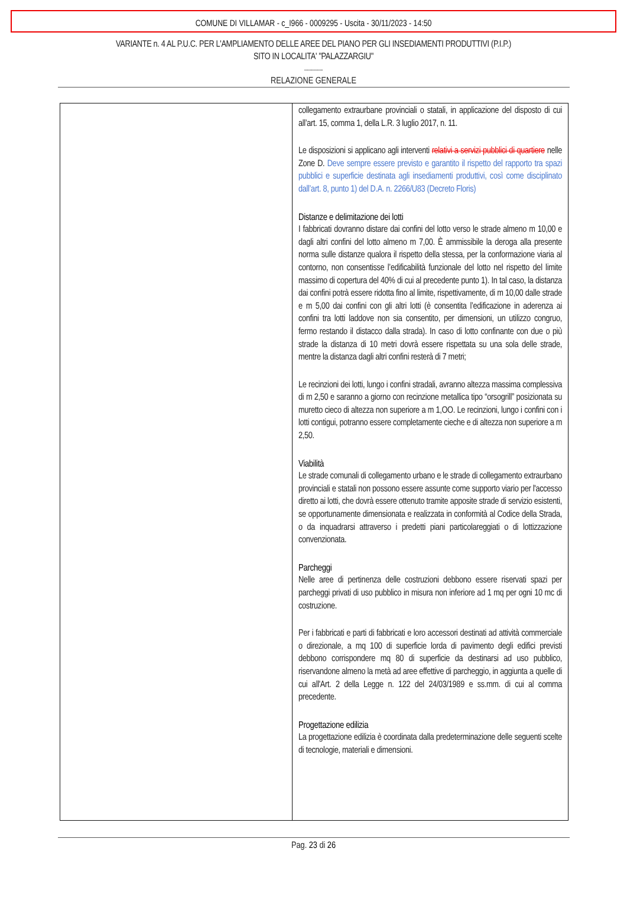COMUNE DI VILLAMAR - c_I966 - 0009295 - Uscita - 30/11/2023 - 14:50
VARIANTE n. 4 AL P.U.C. PER L'AMPLIAMENTO DELLE AREE DEL PIANO PER GLI INSEDIAMENTI PRODUTTIVI (P.I.P.)
SITO IN LOCALITA' "PALAZZARGIU"
-------------
RELAZIONE GENERALE
| | collegamento extraurbane provinciali o statali, in applicazione del disposto di cui all’art. 15, comma 1, della L.R. 3 luglio 2017, n. 11. Le disposizioni si applicano agli interventi relativi a servizi pubblici di quartiere nelle Zone D. Deve sempre essere previsto e garantito il rispetto del rapporto tra spazi pubblici e superficie destinata agli insediamenti produttivi, così come disciplinato dall’art. 8, punto 1) del D.A. n. 2266/U83 (Decreto Floris) Distanze e delimitazione dei lotti I fabbricati dovranno distare dai confini del lotto verso le strade almeno m 10,00 e dagli altri confini del lotto almeno m 7,00. È ammissibile la deroga alla presente norma sulle distanze qualora il rispetto della stessa, per la conformazione viaria al contorno, non consentisse l’edificabilità funzionale del lotto nel rispetto del limite massimo di copertura del 40% di cui al precedente punto 1). In tal caso, la distanza dai confini potrà essere ridotta fino al limite, rispettivamente, di m 10,00 dalle strade e m 5,00 dai confini con gli altri lotti (è consentita l’edificazione in aderenza ai confini tra lotti laddove non sia consentito, per dimensioni, un utilizzo congruo, fermo restando il distacco dalla strada). In caso di lotto confinante con due o più strade la distanza di 10 metri dovrà essere rispettata su una sola delle strade, mentre la distanza dagli altri confini resterà di 7 metri; Le recinzioni dei lotti, lungo i confini stradali, avranno altezza massima complessiva di m 2,50 e saranno a giorno con recinzione metallica tipo “orsogrill” posizionata su muretto cieco di altezza non superiore a m 1,OO. Le recinzioni, lungo i confini con i lotti contigui, potranno essere completamente cieche e di altezza non superiore a m 2,50. Viabilità Le strade comunali di collegamento urbano e le strade di collegamento extraurbano provinciali e statali non possono essere assunte come supporto viario per l'accesso diretto ai lotti, che dovrà essere ottenuto tramite apposite strade di servizio esistenti, se opportunamente dimensionata e realizzata in conformità al Codice della Strada, o da inquadrarsi attraverso i predetti piani particolareggiati o di lottizzazione convenzionata. Parcheggi Nelle aree di pertinenza delle costruzioni debbono essere riservati spazi per parcheggi privati di uso pubblico in misura non inferiore ad 1 mq per ogni 10 mc di costruzione. Per i fabbricati e parti di fabbricati e loro accessori destinati ad attività commerciale o direzionale, a mq 100 di superficie lorda di pavimento degli edifici previsti debbono corrispondere mq 80 di superficie da destinarsi ad uso pubblico, riservandone almeno la metà ad aree effettive di parcheggio, in aggiunta a quelle di cui all'Art. 2 della Legge n. 122 del 24/03/1989 e ss.mm. di cui al comma precedente. Progettazione edilizia La progettazione edilizia è coordinata dalla predeterminazione delle seguenti scelte di tecnologie, materiali e dimensioni. |
Pag. 23 di 26